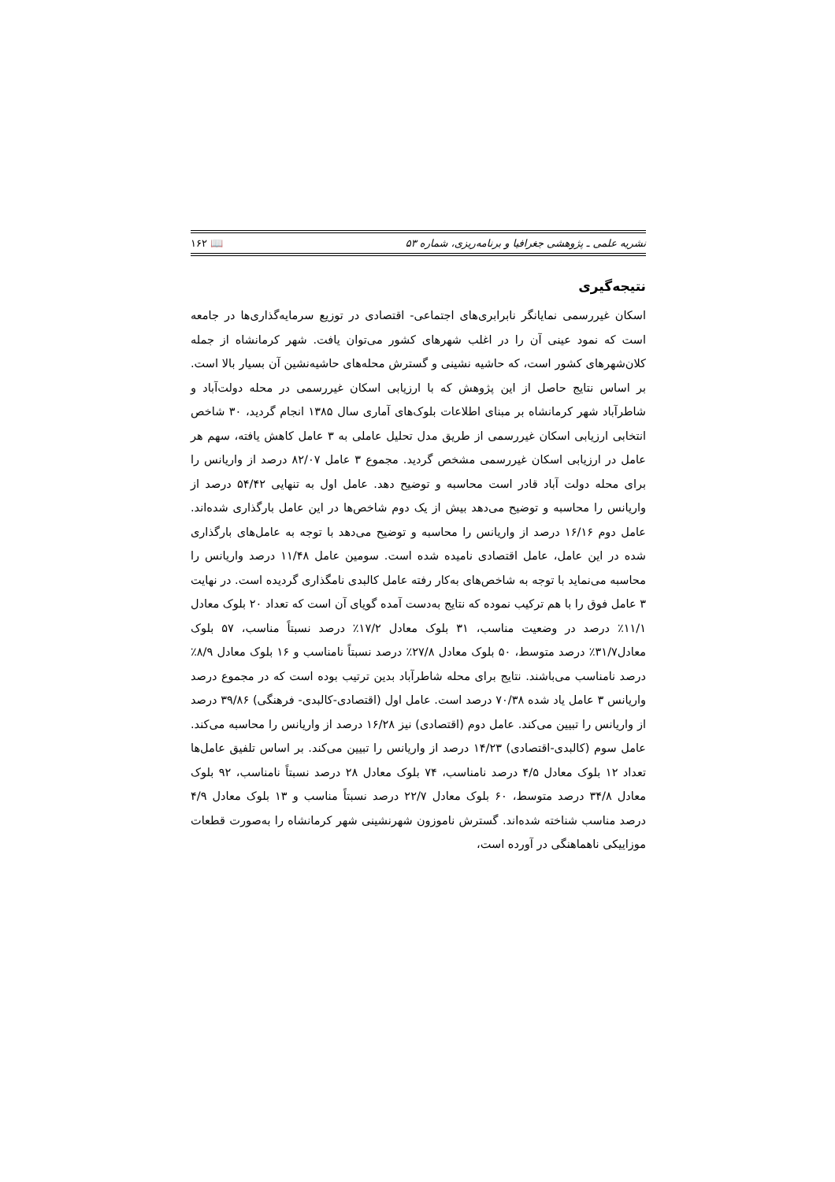نشریه علمی ـ پژوهشی جغرافیا و برنامه‌ریزی، شماره ۵۳ 📖 ۱۶۲
نتیجه‌گیری
اسکان غیررسمی نمایانگر نابرابری‌های اجتماعی- اقتصادی در توزیع سرمایه‌گذاری‌ها در جامعه است که نمود عینی آن را در اغلب شهرهای کشور می‌توان یافت. شهر کرمانشاه از جمله کلان‌شهرهای کشور است، که حاشیه نشینی و گسترش محله‌های حاشیه‌نشین آن بسیار بالا است. بر اساس نتایج حاصل از این پژوهش که با ارزیابی اسکان غیررسمی در محله دولت‌آباد و شاطرآباد شهر کرمانشاه بر مبنای اطلاعات بلوک‌های آماری سال ۱۳۸۵ انجام گردید، ۳۰ شاخص انتخابی ارزیابی اسکان غیررسمی از طریق مدل تحلیل عاملی به ۳ عامل کاهش یافته، سهم هر عامل در ارزیابی اسکان غیررسمی مشخص گردید. مجموع ۳ عامل ۸۲/۰۷ درصد از واریانس را برای محله دولت آباد قادر است محاسبه و توضیح دهد. عامل اول به تنهایی ۵۴/۴۲ درصد از واریانس را محاسبه و توضیح می‌دهد بیش از یک دوم شاخص‌ها در این عامل بارگذاری شده‌اند. عامل دوم ۱۶/۱۶ درصد از واریانس را محاسبه و توضیح می‌دهد با توجه به عامل‌های بارگذاری شده در این عامل، عامل اقتصادی نامیده شده است. سومین عامل ۱۱/۴۸ درصد واریانس را محاسبه می‌نماید با توجه به شاخص‌های به‌کار رفته عامل کالبدی نامگذاری گردیده است. در نهایت ۳ عامل فوق را با هم ترکیب نموده که نتایج به‌دست آمده گویای آن است که تعداد ۲۰ بلوک معادل ۱۱/۱٪ درصد در وضعیت مناسب، ۳۱ بلوک معادل ۱۷/۲٪ درصد نسبتاً مناسب، ۵۷ بلوک معادل۳۱/۷٪ درصد متوسط، ۵۰ بلوک معادل ۲۷/۸٪ درصد نسبتاً نامناسب و ۱۶ بلوک معادل ۸/۹٪ درصد نامناسب می‌باشند. نتایج برای محله شاطرآباد بدین ترتیب بوده است که در مجموع درصد واریانس ۳ عامل یاد شده ۷۰/۳۸ درصد است. عامل اول (اقتصادی-کالبدی- فرهنگی) ۳۹/۸۶ درصد از واریانس را تبیین می‌کند. عامل دوم (اقتصادی) نیز ۱۶/۲۸ درصد از واریانس را محاسبه می‌کند. عامل سوم (کالبدی-اقتصادی) ۱۴/۲۳ درصد از واریانس را تبیین می‌کند. بر اساس تلفیق عامل‌ها تعداد ۱۲ بلوک معادل ۴/۵ درصد نامناسب، ۷۴ بلوک معادل ۲۸ درصد نسبتاً نامناسب، ۹۲ بلوک معادل ۳۴/۸ درصد متوسط، ۶۰ بلوک معادل ۲۲/۷ درصد نسبتاً مناسب و ۱۳ بلوک معادل ۴/۹ درصد مناسب شناخته شده‌اند. گسترش ناموزون شهرنشینی شهر کرمانشاه را به‌صورت قطعات موزاییکی ناهماهنگی در آورده است،